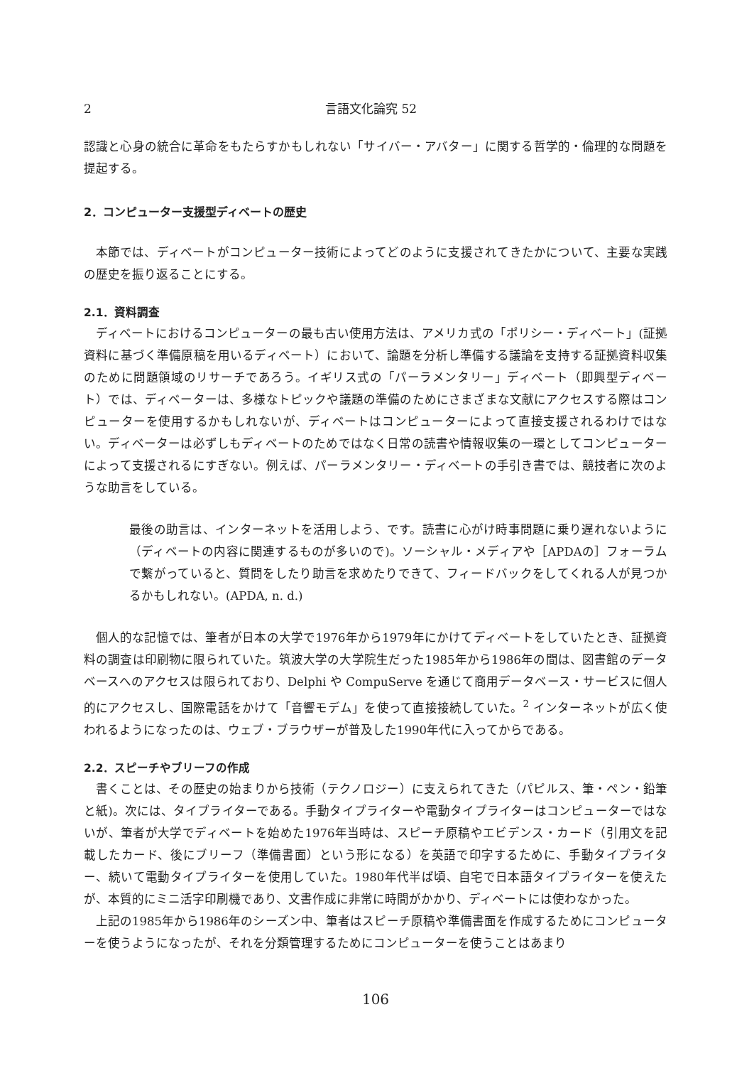2 言語文化論究 52
認識と心身の統合に革命をもたらすかもしれない「サイバー・アバター」に関する哲学的・倫理的な問題を提起する。
2．コンピューター支援型ディベートの歴史
本節では、ディベートがコンピューター技術によってどのように支援されてきたかについて、主要な実践の歴史を振り返ることにする。
2.1．資料調査
ディベートにおけるコンピューターの最も古い使用方法は、アメリカ式の「ポリシー・ディベート」(証拠資料に基づく準備原稿を用いるディベート）において、論題を分析し準備する議論を支持する証拠資料収集のために問題領域のリサーチであろう。イギリス式の「パーラメンタリー」ディベート（即興型ディベート）では、ディベーターは、多様なトピックや議題の準備のためにさまざまな文献にアクセスする際はコンピューターを使用するかもしれないが、ディベートはコンピューターによって直接支援されるわけではない。ディベーターは必ずしもディベートのためではなく日常の読書や情報収集の一環としてコンピューターによって支援されるにすぎない。例えば、パーラメンタリー・ディベートの手引き書では、競技者に次のような助言をしている。
最後の助言は、インターネットを活用しよう、です。読書に心がけ時事問題に乗り遅れないように（ディベートの内容に関連するものが多いので)。ソーシャル・メディアや［APDAの］フォーラムで繋がっていると、質問をしたり助言を求めたりできて、フィードバックをしてくれる人が見つかるかもしれない。(APDA, n. d.)
個人的な記憶では、筆者が日本の大学で1976年から1979年にかけてディベートをしていたとき、証拠資料の調査は印刷物に限られていた。筑波大学の大学院生だった1985年から1986年の間は、図書館のデータベースへのアクセスは限られており、Delphi や CompuServe を通じて商用データベース・サービスに個人的にアクセスし、国際電話をかけて「音響モデム」を使って直接接続していた。<sup>2</sup> インターネットが広く使われるようになったのは、ウェブ・ブラウザーが普及した1990年代に入ってからである。
2.2．スピーチやブリーフの作成
書くことは、その歴史の始まりから技術（テクノロジー）に支えられてきた（パピルス、筆・ペン・鉛筆と紙)。次には、タイプライターである。手動タイプライターや電動タイプライターはコンピューターではないが、筆者が大学でディベートを始めた1976年当時は、スピーチ原稿やエビデンス・カード（引用文を記載したカード、後にブリーフ（準備書面）という形になる）を英語で印字するために、手動タイプライター、続いて電動タイプライターを使用していた。1980年代半ば頃、自宅で日本語タイプライターを使えたが、本質的にミニ活字印刷機であり、文書作成に非常に時間がかかり、ディベートには使わなかった。
上記の1985年から1986年のシーズン中、筆者はスピーチ原稿や準備書面を作成するためにコンピューターを使うようになったが、それを分類管理するためにコンピューターを使うことはあまり
106